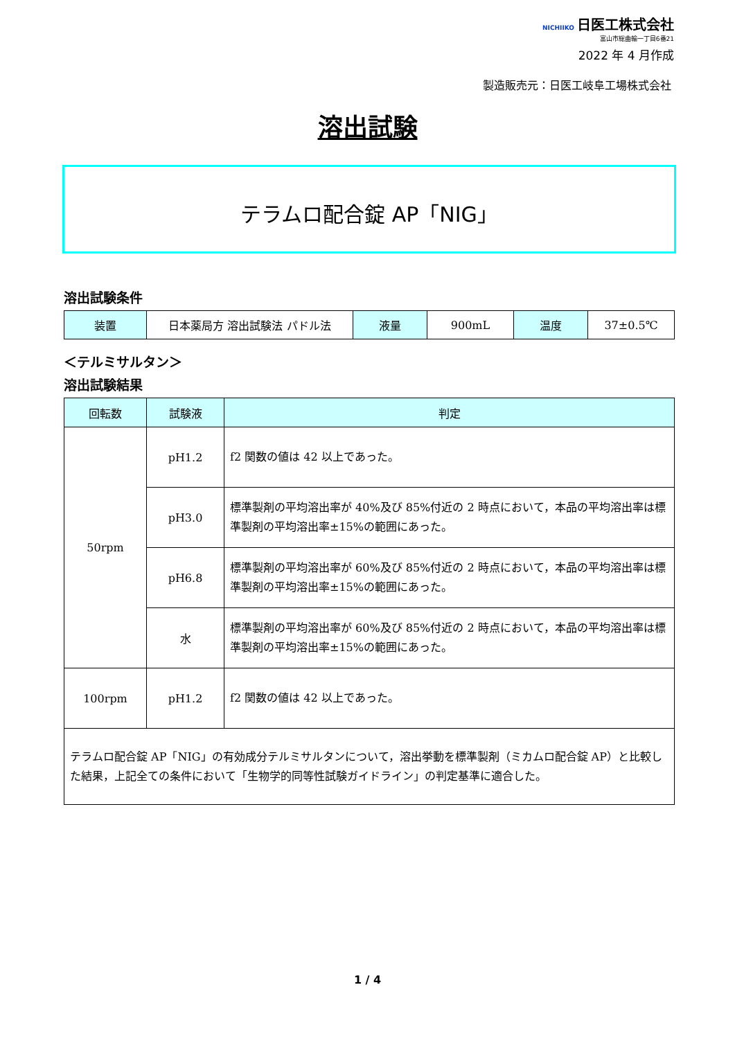NICHIIKO 日医工株式会社
富山市総曲輪一丁目6番21
2022 年 4 月作成
製造販売元：日医工岐阜工場株式会社
溶出試験
テラムロ配合錠 AP「NIG」
溶出試験条件
| 装置 | 日本薬局方 溶出試験法 パドル法 | 液量 | 900mL | 温度 | 37±0.5℃ |
＜テルミサルタン＞
溶出試験結果
| 回転数 | 試験液 | 判定 |
| --- | --- | --- |
| 50rpm | pH1.2 | f2 関数の値は 42 以上であった。 |
| | pH3.0 | 標準製剤の平均溶出率が 40%及び 85%付近の 2 時点において，本品の平均溶出率は標準製剤の平均溶出率±15%の範囲にあった。 |
| | pH6.8 | 標準製剤の平均溶出率が 60%及び 85%付近の 2 時点において，本品の平均溶出率は標準製剤の平均溶出率±15%の範囲にあった。 |
| | 水 | 標準製剤の平均溶出率が 60%及び 85%付近の 2 時点において，本品の平均溶出率は標準製剤の平均溶出率±15%の範囲にあった。 |
| 100rpm | pH1.2 | f2 関数の値は 42 以上であった。 |
| テラムロ配合錠 AP「NIG」の有効成分テルミサルタンについて，溶出挙動を標準製剤（ミカムロ配合錠 AP）と比較した結果，上記全ての条件において「生物学的同等性試験ガイドライン」の判定基準に適合した。 | | |
1 / 4